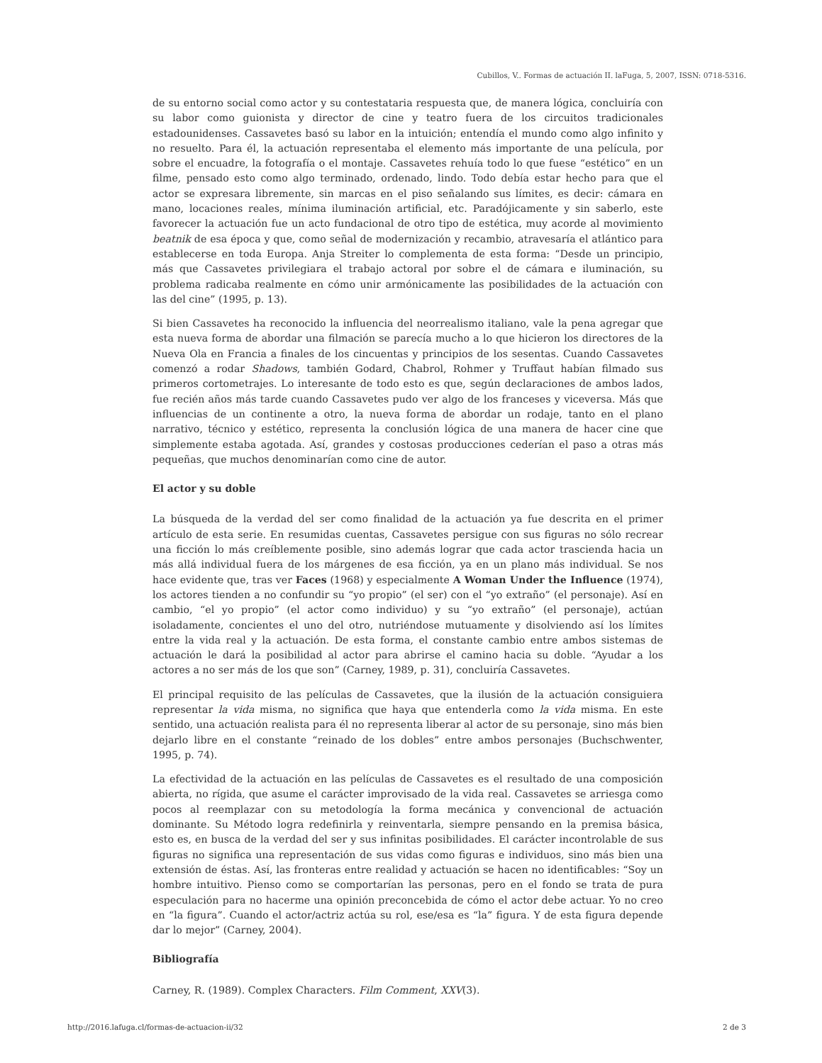Cubillos, V.. Formas de actuación II. laFuga, 5, 2007, ISSN: 0718-5316.
de su entorno social como actor y su contestataria respuesta que, de manera lógica, concluiría con su labor como guionista y director de cine y teatro fuera de los circuitos tradicionales estadounidenses. Cassavetes basó su labor en la intuición; entendía el mundo como algo infinito y no resuelto. Para él, la actuación representaba el elemento más importante de una película, por sobre el encuadre, la fotografía o el montaje. Cassavetes rehuía todo lo que fuese “estético” en un filme, pensado esto como algo terminado, ordenado, lindo. Todo debía estar hecho para que el actor se expresara libremente, sin marcas en el piso señalando sus límites, es decir: cámara en mano, locaciones reales, mínima iluminación artificial, etc. Paradójicamente y sin saberlo, este favorecer la actuación fue un acto fundacional de otro tipo de estética, muy acorde al movimiento beatnik de esa época y que, como señal de modernización y recambio, atravesaría el atlántico para establecerse en toda Europa. Anja Streiter lo complementa de esta forma: “Desde un principio, más que Cassavetes privilegiara el trabajo actoral por sobre el de cámara e iluminación, su problema radicaba realmente en cómo unir armónicamente las posibilidades de la actuación con las del cine” (1995, p. 13).
Si bien Cassavetes ha reconocido la influencia del neorrealismo italiano, vale la pena agregar que esta nueva forma de abordar una filmación se parecía mucho a lo que hicieron los directores de la Nueva Ola en Francia a finales de los cincuentas y principios de los sesentas. Cuando Cassavetes comenzó a rodar Shadows, también Godard, Chabrol, Rohmer y Truffaut habían filmado sus primeros cortometrajes. Lo interesante de todo esto es que, según declaraciones de ambos lados, fue recién años más tarde cuando Cassavetes pudo ver algo de los franceses y viceversa. Más que influencias de un continente a otro, la nueva forma de abordar un rodaje, tanto en el plano narrativo, técnico y estético, representa la conclusión lógica de una manera de hacer cine que simplemente estaba agotada. Así, grandes y costosas producciones cederían el paso a otras más pequeñas, que muchos denominarían como cine de autor.
El actor y su doble
La búsqueda de la verdad del ser como finalidad de la actuación ya fue descrita en el primer artículo de esta serie. En resumidas cuentas, Cassavetes persigue con sus figuras no sólo recrear una ficción lo más creíblemente posible, sino además lograr que cada actor trascienda hacia un más allá individual fuera de los márgenes de esa ficción, ya en un plano más individual. Se nos hace evidente que, tras ver Faces (1968) y especialmente A Woman Under the Influence (1974), los actores tienden a no confundir su “yo propio” (el ser) con el “yo extraño” (el personaje). Así en cambio, “el yo propio” (el actor como individuo) y su “yo extraño” (el personaje), actúan isoladamente, concientes el uno del otro, nutriéndose mutuamente y disolviendo así los límites entre la vida real y la actuación. De esta forma, el constante cambio entre ambos sistemas de actuación le dará la posibilidad al actor para abrirse el camino hacia su doble. “Ayudar a los actores a no ser más de los que son” (Carney, 1989, p. 31), concluiría Cassavetes.
El principal requisito de las películas de Cassavetes, que la ilusión de la actuación consiguiera representar la vida misma, no significa que haya que entenderla como la vida misma. En este sentido, una actuación realista para él no representa liberar al actor de su personaje, sino más bien dejarlo libre en el constante “reinado de los dobles” entre ambos personajes (Buchschwenter, 1995, p. 74).
La efectividad de la actuación en las películas de Cassavetes es el resultado de una composición abierta, no rígida, que asume el carácter improvisado de la vida real. Cassavetes se arriesga como pocos al reemplazar con su metodología la forma mecánica y convencional de actuación dominante. Su Método logra redefinirla y reinventarla, siempre pensando en la premisa básica, esto es, en busca de la verdad del ser y sus infinitas posibilidades. El carácter incontrolable de sus figuras no significa una representación de sus vidas como figuras e individuos, sino más bien una extensión de éstas. Así, las fronteras entre realidad y actuación se hacen no identificables: “Soy un hombre intuitivo. Pienso como se comportarían las personas, pero en el fondo se trata de pura especulación para no hacerme una opinión preconcebida de cómo el actor debe actuar. Yo no creo en “la figura”. Cuando el actor/actriz actúa su rol, ese/esa es “la” figura. Y de esta figura depende dar lo mejor” (Carney, 2004).
Bibliografía
Carney, R. (1989). Complex Characters. Film Comment, XXV(3).
http://2016.lafuga.cl/formas-de-actuacion-ii/32
2 de 3